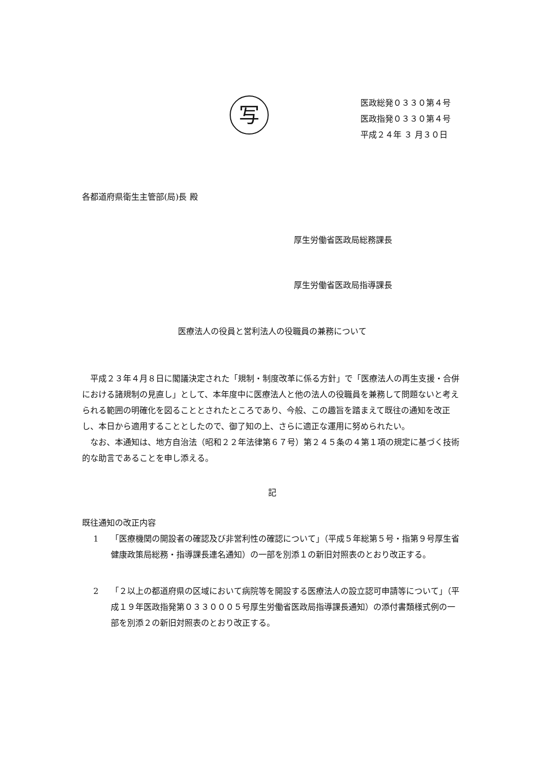写
医政総発０３３０第４号
医政指発０３３０第４号
平成２４年 ３ 月３０日
各都道府県衛生主管部(局)長 殿
厚生労働省医政局総務課長
厚生労働省医政局指導課長
医療法人の役員と営利法人の役職員の兼務について
平成２３年４月８日に閣議決定された「規制・制度改革に係る方針」で「医療法人の再生支援・合併における諸規制の見直し」として、本年度中に医療法人と他の法人の役職員を兼務して問題ないと考えられる範囲の明確化を図ることとされたところであり、今般、この趣旨を踏まえて既往の通知を改正し、本日から適用することとしたので、御了知の上、さらに適正な運用に努められたい。
なお、本通知は、地方自治法（昭和２２年法律第６７号）第２４５条の４第１項の規定に基づく技術的な助言であることを申し添える。
記
既往通知の改正内容
1 「医療機関の開設者の確認及び非営利性の確認について」（平成５年総第５号・指第９号厚生省健康政策局総務・指導課長連名通知）の一部を別添１の新旧対照表のとおり改正する。
2 「２以上の都道府県の区域において病院等を開設する医療法人の設立認可申請等について」（平成１９年医政指発第０３３０００５号厚生労働省医政局指導課長通知）の添付書類様式例の一部を別添２の新旧対照表のとおり改正する。